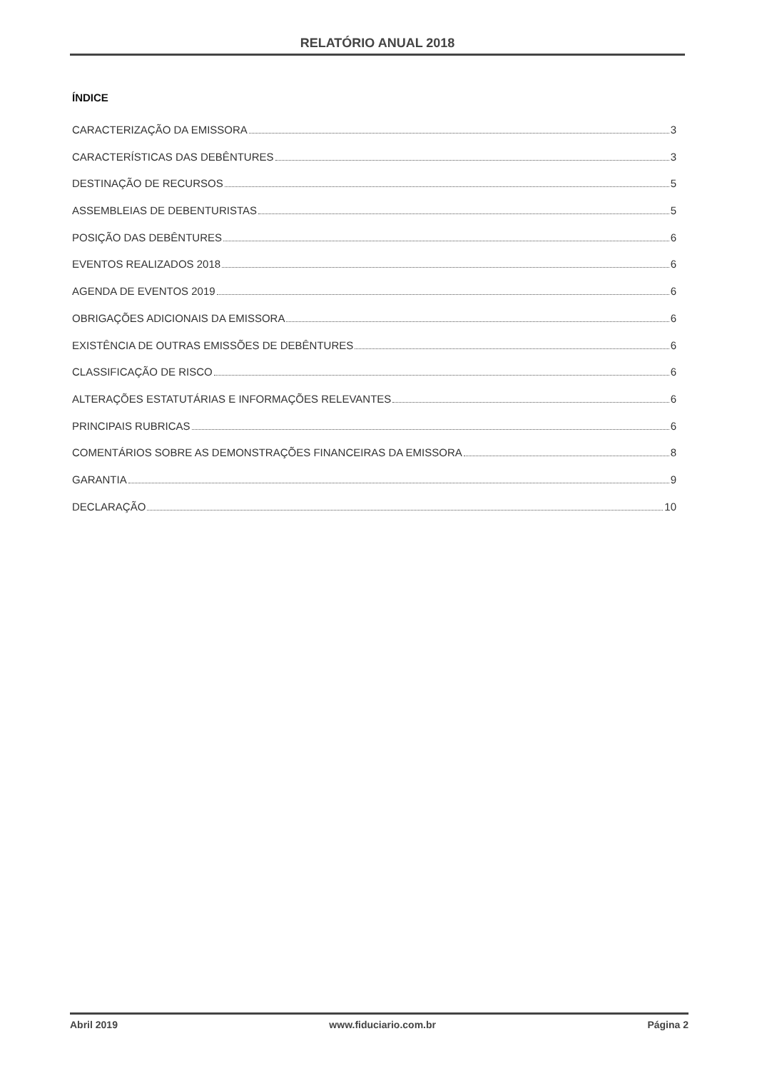RELATÓRIO ANUAL 2018
ÍNDICE
CARACTERIZAÇÃO DA EMISSORA 3
CARACTERÍSTICAS DAS DEBÊNTURES 3
DESTINAÇÃO DE RECURSOS 5
ASSEMBLEIAS DE DEBENTURISTAS 5
POSIÇÃO DAS DEBÊNTURES 6
EVENTOS REALIZADOS 2018 6
AGENDA DE EVENTOS 2019 6
OBRIGAÇÕES ADICIONAIS DA EMISSORA 6
EXISTÊNCIA DE OUTRAS EMISSÕES DE DEBÊNTURES 6
CLASSIFICAÇÃO DE RISCO 6
ALTERAÇÕES ESTATUTÁRIAS E INFORMAÇÕES RELEVANTES 6
PRINCIPAIS RUBRICAS 6
COMENTÁRIOS SOBRE AS DEMONSTRAÇÕES FINANCEIRAS DA EMISSORA 8
GARANTIA 9
DECLARAÇÃO 10
Abril 2019 www.fiduciario.com.br Página 2